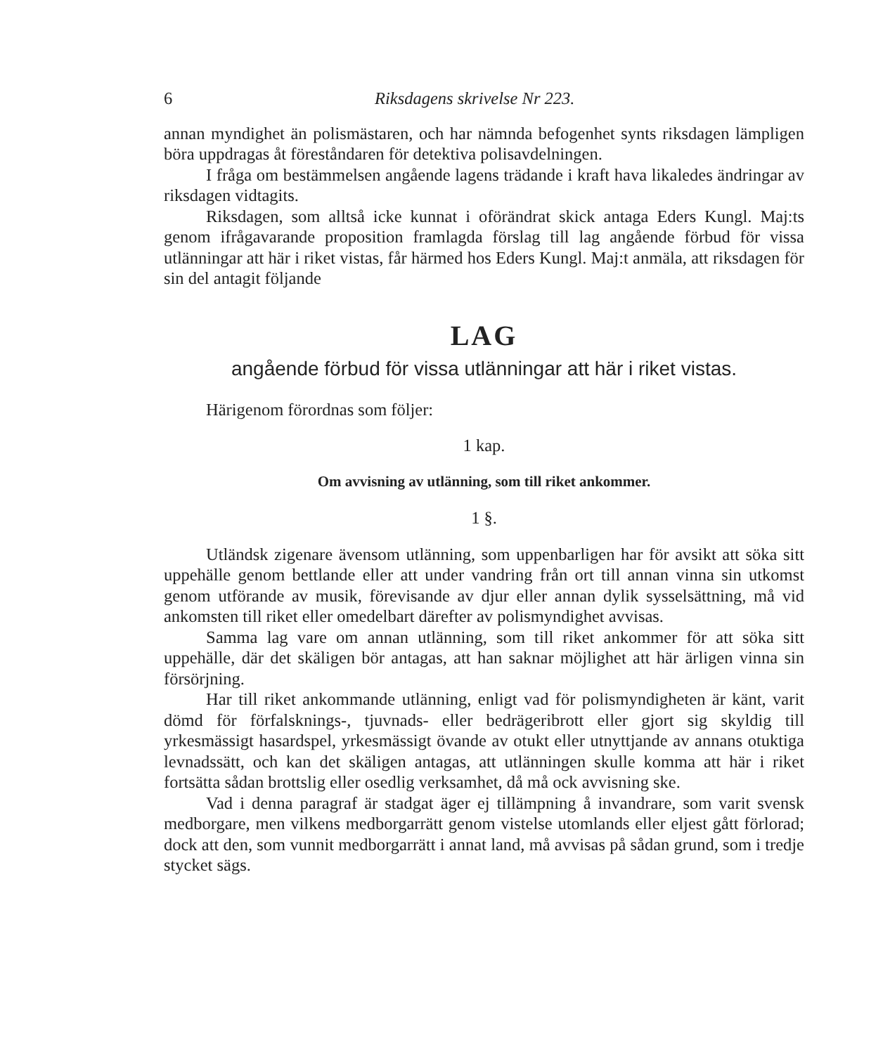6 Riksdagens skrivelse Nr 223.
annan myndighet än polismästaren, och har nämnda befogenhet synts riksdagen lämpligen böra uppdragas åt föreståndaren för detektiva polisavdelningen.
I fråga om bestämmelsen angående lagens trädande i kraft hava likaledes ändringar av riksdagen vidtagits.
Riksdagen, som alltså icke kunnat i oförändrat skick antaga Eders Kungl. Maj:ts genom ifrågavarande proposition framlagda förslag till lag angående förbud för vissa utlänningar att här i riket vistas, får härmed hos Eders Kungl. Maj:t anmäla, att riksdagen för sin del antagit följande
LAG
angående förbud för vissa utlänningar att här i riket vistas.
Härigenom förordnas som följer:
1 kap.
Om avvisning av utlänning, som till riket ankommer.
1 §.
Utländsk zigenare ävensom utlänning, som uppenbarligen har för avsikt att söka sitt uppehälle genom bettlande eller att under vandring från ort till annan vinna sin utkomst genom utförande av musik, förevisande av djur eller annan dylik sysselsättning, må vid ankomsten till riket eller omedelbart därefter av polismyndighet avvisas.
Samma lag vare om annan utlänning, som till riket ankommer för att söka sitt uppehälle, där det skäligen bör antagas, att han saknar möjlighet att här ärligen vinna sin försörjning.
Har till riket ankommande utlänning, enligt vad för polismyndigheten är känt, varit dömd för förfalsknings-, tjuvnads- eller bedrägeribrott eller gjort sig skyldig till yrkesmässigt hasardspel, yrkesmässigt övande av otukt eller utnyttjande av annans otuktiga levnadssätt, och kan det skäligen antagas, att utlänningen skulle komma att här i riket fortsätta sådan brottslig eller osedlig verksamhet, då må ock avvisning ske.
Vad i denna paragraf är stadgat äger ej tillämpning å invandrare, som varit svensk medborgare, men vilkens medborgarrätt genom vistelse utomlands eller eljest gått förlorad; dock att den, som vunnit medborgarrätt i annat land, må avvisas på sådan grund, som i tredje stycket sägs.